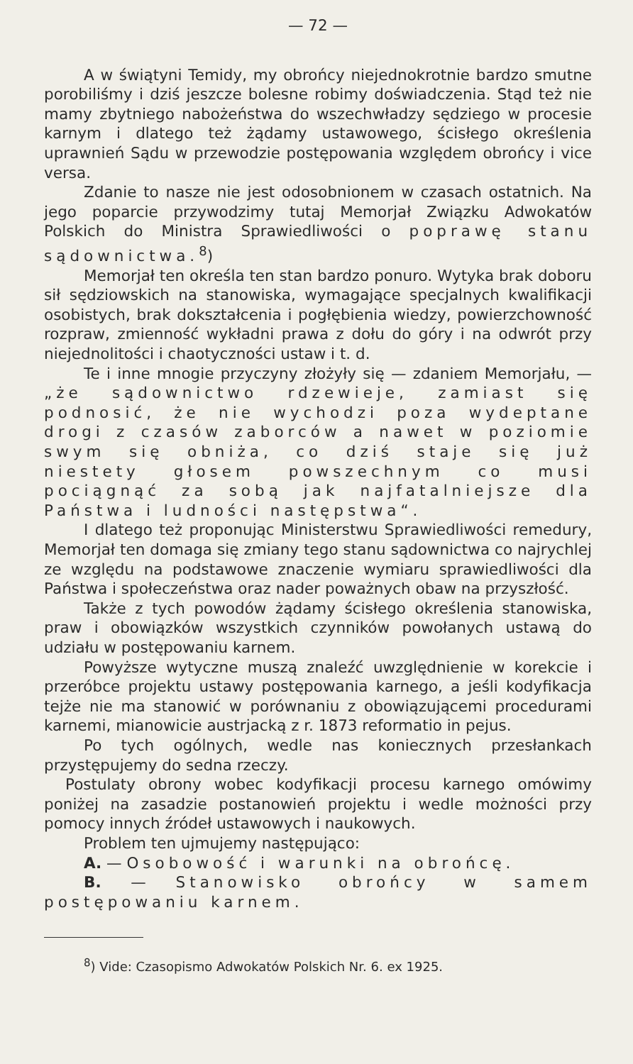— 72 —
A w świątyni Temidy, my obrońcy niejednokrotnie bardzo smutne porobiliśmy i dziś jeszcze bolesne robimy doświadczenia. Stąd też nie mamy zbytniego nabożeństwa do wszechwładzy sędziego w procesie karnym i dlatego też żądamy ustawowego, ścisłego określenia uprawnień Sądu w przewodzie postępowania względem obrońcy i vice versa.
Zdanie to nasze nie jest odosobnionem w czasach ostatnich. Na jego poparcie przywodzimy tutaj Memorjał Związku Adwokatów Polskich do Ministra Sprawiedliwości o poprawę stanu sądownictwa.<sup>8</sup>)
Memorjał ten określa ten stan bardzo ponuro. Wytyka brak doboru sił sędziowskich na stanowiska, wymagające specjalnych kwalifikacji osobistych, brak dokształcenia i pogłębienia wiedzy, powierzchowność rozpraw, zmienność wykładni prawa z dołu do góry i na odwrót przy niejednolitości i chaotyczności ustaw i t. d.
Te i inne mnogie przyczyny złożyły się — zdaniem Memorjału, — „że sądownictwo rdzewieje, zamiast się podnosić, że nie wychodzi poza wydeptane drogi z czasów zaborców a nawet w poziomie swym się obniża, co dziś staje się już niestety głosem powszechnym co musi pociągnąć za sobą jak najfatalniejsze dla Państwa i ludności następstwa“.
I dlatego też proponując Ministerstwu Sprawiedliwości remedury, Memorjał ten domaga się zmiany tego stanu sądownictwa co najrychlej ze względu na podstawowe znaczenie wymiaru sprawiedliwości dla Państwa i społeczeństwa oraz nader poważnych obaw na przyszłość.
Także z tych powodów żądamy ścisłego określenia stanowiska, praw i obowiązków wszystkich czynników powołanych ustawą do udziału w postępowaniu karnem.
Powyższe wytyczne muszą znaleźć uwzględnienie w korekcie i przeróbce projektu ustawy postępowania karnego, a jeśli kodyfikacja tejże nie ma stanowić w porównaniu z obowiązującemi procedurami karnemi, mianowicie austrjacką z r. 1873 reformatio in pejus.
Po tych ogólnych, wedle nas koniecznych przesłankach przystępujemy do sedna rzeczy.
Postulaty obrony wobec kodyfikacji procesu karnego omówimy poniżej na zasadzie postanowień projektu i wedle możności przy pomocy innych źródeł ustawowych i naukowych.
Problem ten ujmujemy następująco:
A. — Osobowość i warunki na obrońcę.
B. — Stanowisko obrońcy w samem postępowaniu karnem.
<sup>8</sup>) Vide: Czasopismo Adwokatów Polskich Nr. 6. ex 1925.